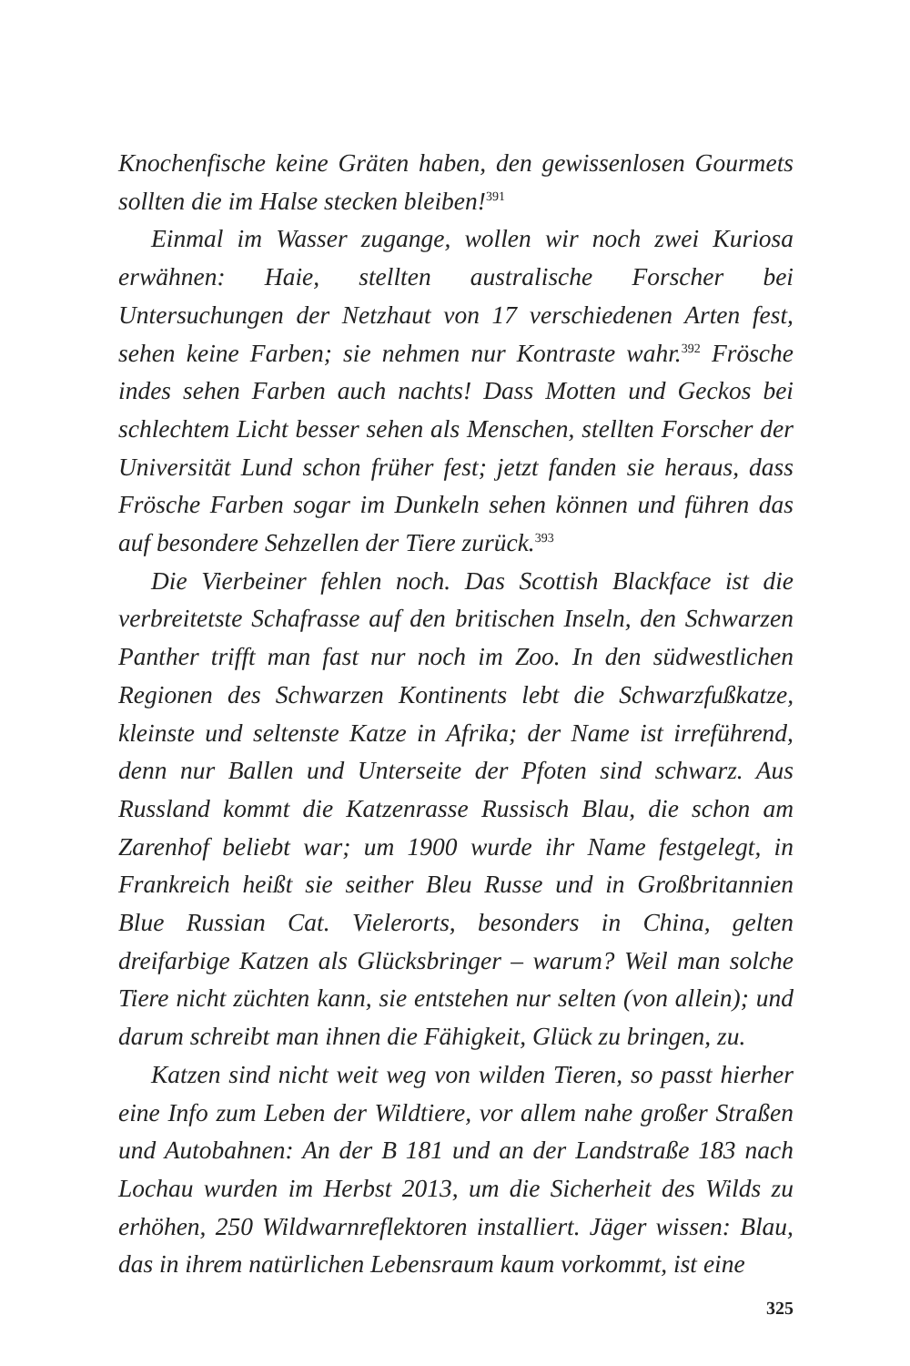Knochenfische keine Gräten haben, den gewissenlosen Gourmets sollten die im Halse stecken bleiben!<sup>391</sup>
Einmal im Wasser zugange, wollen wir noch zwei Kuriosa erwähnen: Haie, stellten australische Forscher bei Untersuchungen der Netzhaut von 17 verschiedenen Arten fest, sehen keine Farben; sie nehmen nur Kontraste wahr.<sup>392</sup> Frösche indes sehen Farben auch nachts! Dass Motten und Geckos bei schlechtem Licht besser sehen als Menschen, stellten Forscher der Universität Lund schon früher fest; jetzt fanden sie heraus, dass Frösche Farben sogar im Dunkeln sehen können und führen das auf besondere Sehzellen der Tiere zurück.<sup>393</sup>
Die Vierbeiner fehlen noch. Das Scottish Blackface ist die verbreitetste Schafrasse auf den britischen Inseln, den Schwarzen Panther trifft man fast nur noch im Zoo. In den südwestlichen Regionen des Schwarzen Kontinents lebt die Schwarzfußkatze, kleinste und seltenste Katze in Afrika; der Name ist irreführend, denn nur Ballen und Unterseite der Pfoten sind schwarz. Aus Russland kommt die Katzenrasse Russisch Blau, die schon am Zarenhof beliebt war; um 1900 wurde ihr Name festgelegt, in Frankreich heißt sie seither Bleu Russe und in Großbritannien Blue Russian Cat. Vielerorts, besonders in China, gelten dreifarbige Katzen als Glücksbringer – warum? Weil man solche Tiere nicht züchten kann, sie entstehen nur selten (von allein); und darum schreibt man ihnen die Fähigkeit, Glück zu bringen, zu.
Katzen sind nicht weit weg von wilden Tieren, so passt hierher eine Info zum Leben der Wildtiere, vor allem nahe großer Straßen und Autobahnen: An der B 181 und an der Landstraße 183 nach Lochau wurden im Herbst 2013, um die Sicherheit des Wilds zu erhöhen, 250 Wildwarnreflektoren installiert. Jäger wissen: Blau, das in ihrem natürlichen Lebensraum kaum vorkommt, ist eine
325